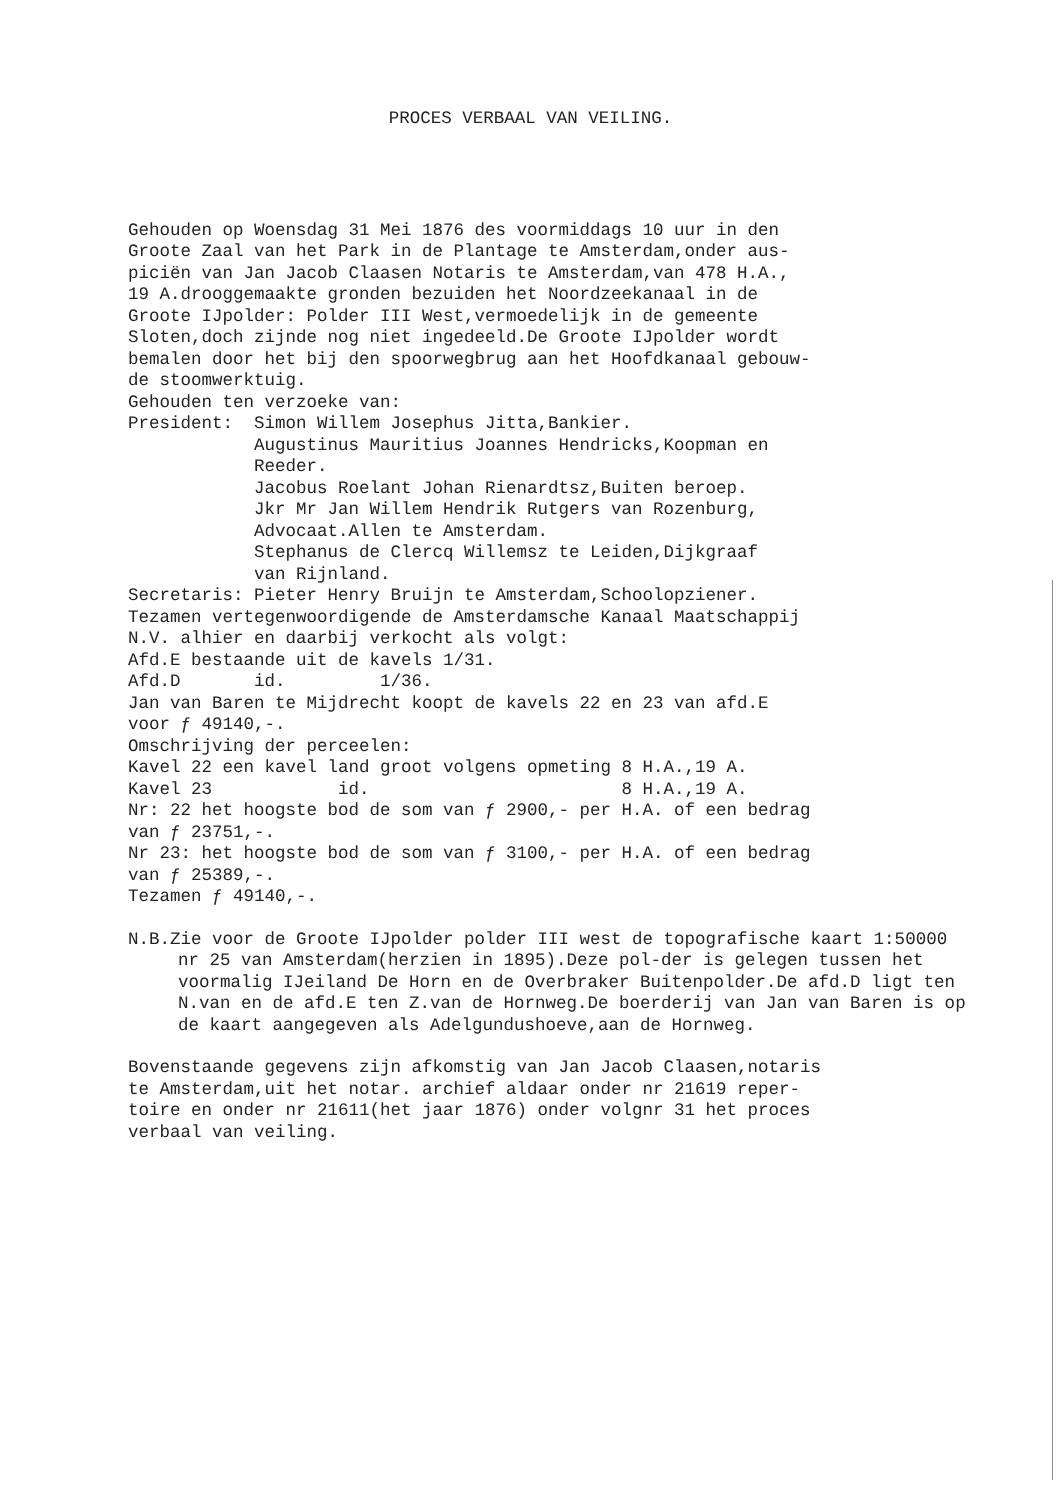PROCES VERBAAL VAN VEILING.
Gehouden op Woensdag 31 Mei 1876 des voormiddags 10 uur in den Groote Zaal van het Park in de Plantage te Amsterdam,onder aus- piciën van Jan Jacob Claasen Notaris te Amsterdam,van 478 H.A., 19 A.drooggemaakte gronden bezuiden het Noordzeekanaal in de Groote IJpolder: Polder III West,vermoedelijk in de gemeente Sloten,doch zijnde nog niet ingedeeld.De Groote IJpolder wordt bemalen door het bij den spoorwegbrug aan het Hoofdkanaal gebouw- de stoomwerktuig. Gehouden ten verzoeke van: President: Simon Willem Josephus Jitta,Bankier. Augustinus Mauritius Joannes Hendricks,Koopman en Reeder. Jacobus Roelant Johan Rienardtsz,Buiten beroep. Jkr Mr Jan Willem Hendrik Rutgers van Rozenburg, Advocaat.Allen te Amsterdam. Stephanus de Clercq Willemsz te Leiden,Dijkgraaf van Rijnland. Secretaris: Pieter Henry Bruijn te Amsterdam,Schoolopziener. Tezamen vertegenwoordigende de Amsterdamsche Kanaal Maatschappij N.V. alhier en daarbij verkocht als volgt: Afd.E bestaande uit de kavels 1/31. Afd.D id. 1/36. Jan van Baren te Mijdrecht koopt de kavels 22 en 23 van afd.E voor ƒ 49140,-. Omschrijving der perceelen: Kavel 22 een kavel land groot volgens opmeting 8 H.A.,19 A. Kavel 23 id. 8 H.A.,19 A. Nr: 22 het hoogste bod de som van ƒ 2900,- per H.A. of een bedrag van ƒ 23751,-. Nr 23: het hoogste bod de som van ƒ 3100,- per H.A. of een bedrag van ƒ 25389,-. Tezamen ƒ 49140,-.
N.B.Zie voor de Groote IJpolder polder III west de topografische kaart 1:50000 nr 25 van Amsterdam(herzien in 1895).Deze pol-der is gelegen tussen het voormalig IJeiland De Horn en de Overbraker Buitenpolder.De afd.D ligt ten N.van en de afd.E ten Z.van de Hornweg.De boerderij van Jan van Baren is op de kaart aangegeven als Adelgundushoeve,aan de Hornweg.
Bovenstaande gegevens zijn afkomstig van Jan Jacob Claasen,notaris te Amsterdam,uit het notar. archief aldaar onder nr 21619 reper- toire en onder nr 21611(het jaar 1876) onder volgnr 31 het proces verbaal van veiling.